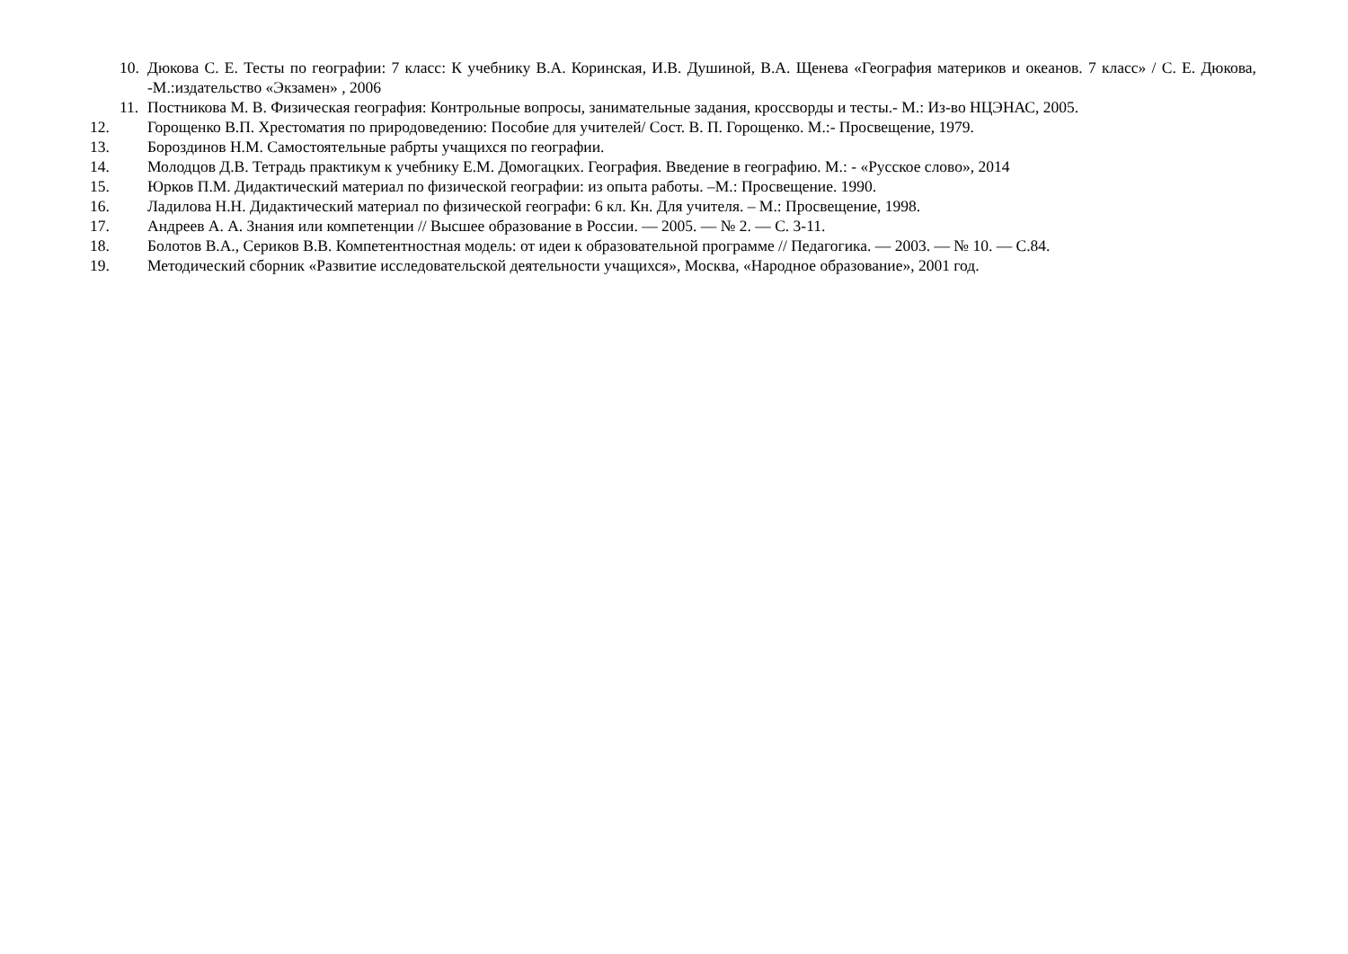10. Дюкова С. Е. Тесты по географии: 7 класс: К учебнику В.А. Коринская, И.В. Душиной, В.А. Щенева «География материков и океанов. 7 класс» / С. Е. Дюкова, -М.:издательство «Экзамен» , 2006
11. Постникова М. В. Физическая география: Контрольные вопросы, занимательные задания, кроссворды и тесты.- М.: Из-во НЦЭНАС, 2005.
12. Горощенко В.П. Хрестоматия по природоведению: Пособие для учителей/ Сост. В. П. Горощенко. М.:- Просвещение, 1979.
13. Бороздинов Н.М. Самостоятельные рабрты учащихся по географии.
14. Молодцов Д.В. Тетрадь практикум к учебнику Е.М. Домогацких. География. Введение в географию. М.: - «Русское слово», 2014
15. Юрков П.М. Дидактический материал по физической географии: из опыта работы. –М.: Просвещение. 1990.
16. Ладилова Н.Н. Дидактический материал по физической географи: 6 кл. Кн. Для учителя. – М.: Просвещение, 1998.
17. Андреев А. А. Знания или компетенции // Высшее образование в России. — 2005. — № 2. — С. 3-11.
18. Болотов В.А., Сериков В.В. Компетентностная модель: от идеи к образовательной программе // Педагогика. — 2003. — № 10. — С.84.
19. Методический сборник «Развитие исследовательской деятельности учащихся», Москва, «Народное образование», 2001 год.